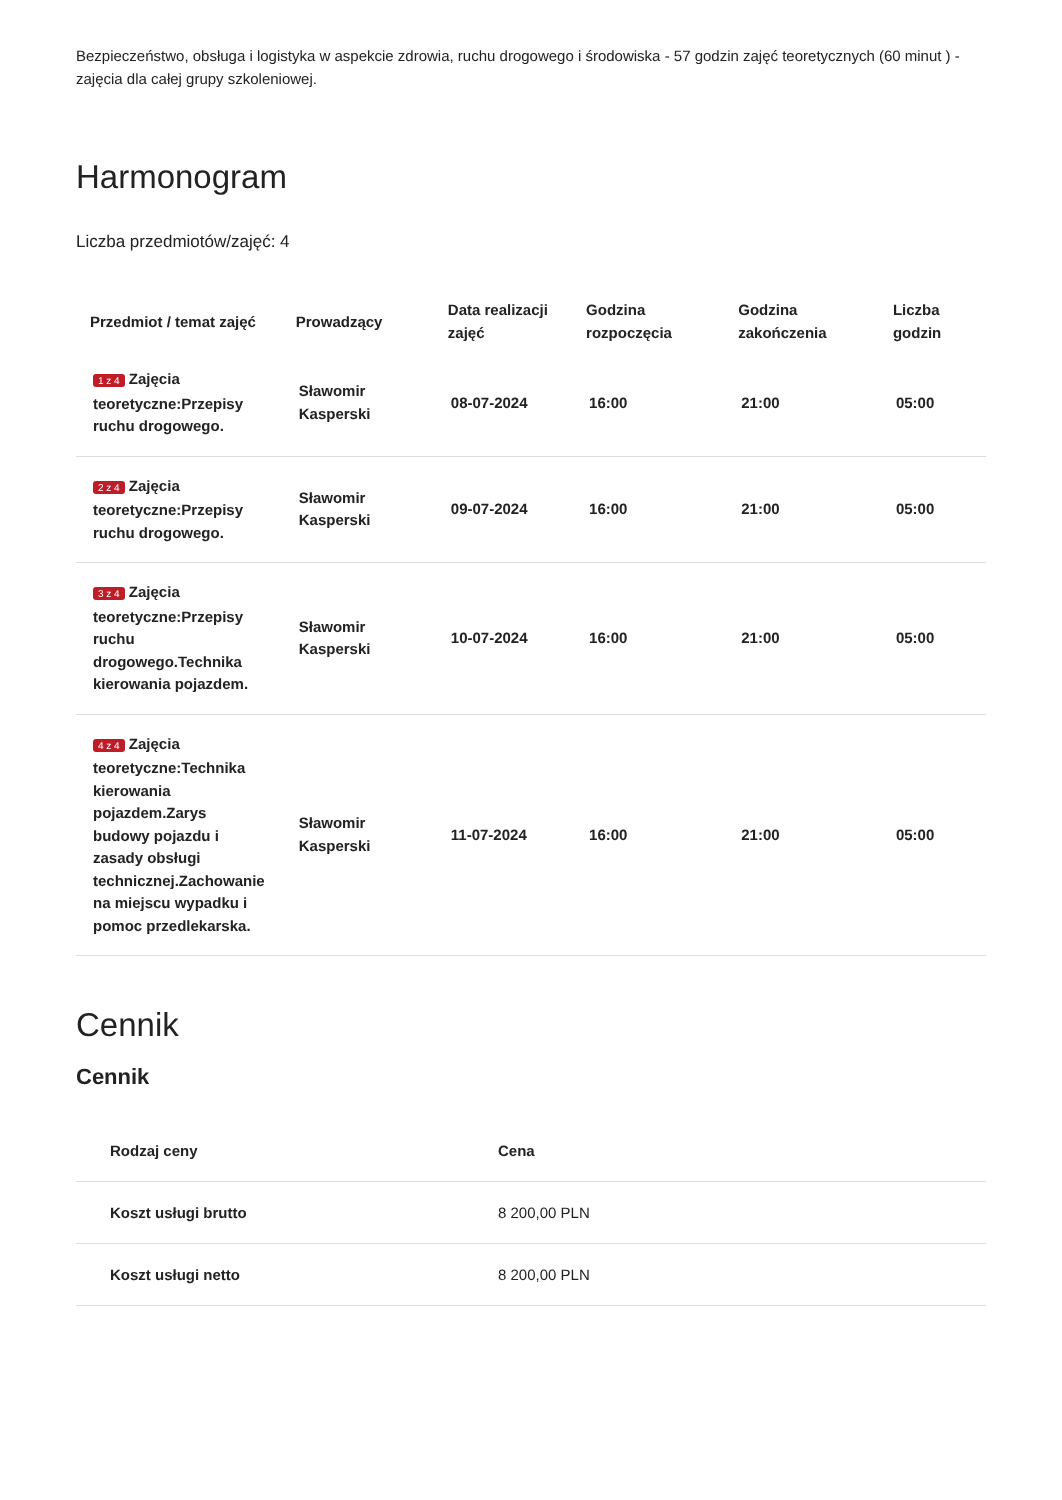Bezpieczeństwo, obsługa i logistyka w aspekcie zdrowia, ruchu drogowego i środowiska - 57 godzin zajęć teoretycznych (60 minut ) - zajęcia dla całej grupy szkoleniowej.
Harmonogram
Liczba przedmiotów/zajęć: 4
| Przedmiot / temat zajęć | Prowadzący | Data realizacji zajęć | Godzina rozpoczęcia | Godzina zakończenia | Liczba godzin |
| --- | --- | --- | --- | --- | --- |
| 1 z 4 Zajęcia teoretyczne:Przepisy ruchu drogowego. | Sławomir Kasperski | 08-07-2024 | 16:00 | 21:00 | 05:00 |
| 2 z 4 Zajęcia teoretyczne:Przepisy ruchu drogowego. | Sławomir Kasperski | 09-07-2024 | 16:00 | 21:00 | 05:00 |
| 3 z 4 Zajęcia teoretyczne:Przepisy ruchu drogowego.Technika kierowania pojazdem. | Sławomir Kasperski | 10-07-2024 | 16:00 | 21:00 | 05:00 |
| 4 z 4 Zajęcia teoretyczne:Technika kierowania pojazdem.Zarys budowy pojazdu i zasady obsługi technicznej.Zachowanie na miejscu wypadku i pomoc przedlekarska. | Sławomir Kasperski | 11-07-2024 | 16:00 | 21:00 | 05:00 |
Cennik
Cennik
| Rodzaj ceny | Cena |
| --- | --- |
| Koszt usługi brutto | 8 200,00 PLN |
| Koszt usługi netto | 8 200,00 PLN |